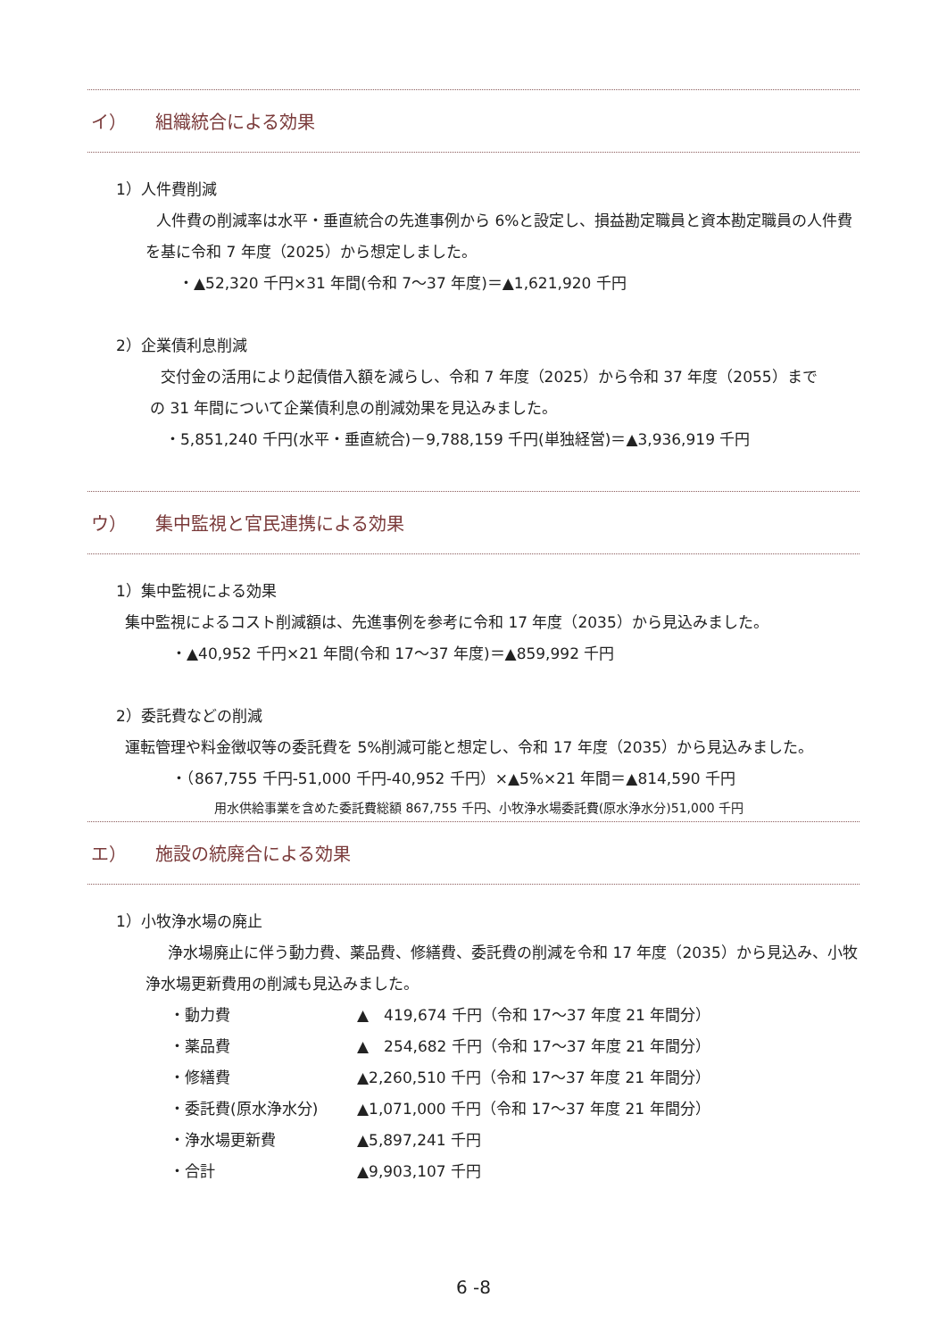イ） 組織統合による効果
1）人件費削減
人件費の削減率は水平・垂直統合の先進事例から 6%と設定し、損益勘定職員と資本勘定職員の人件費を基に令和 7 年度（2025）から想定しました。
・▲52,320 千円×31 年間(令和 7～37 年度)＝▲1,621,920 千円
2）企業債利息削減
交付金の活用により起債借入額を減らし、令和 7 年度（2025）から令和 37 年度（2055）までの 31 年間について企業債利息の削減効果を見込みました。
・5,851,240 千円(水平・垂直統合)－9,788,159 千円(単独経営)＝▲3,936,919 千円
ウ） 集中監視と官民連携による効果
1）集中監視による効果
集中監視によるコスト削減額は、先進事例を参考に令和 17 年度（2035）から見込みました。
・▲40,952 千円×21 年間(令和 17～37 年度)＝▲859,992 千円
2）委託費などの削減
運転管理や料金徴収等の委託費を 5%削減可能と想定し、令和 17 年度（2035）から見込みました。
・（867,755 千円-51,000 千円-40,952 千円）×▲5%×21 年間＝▲814,590 千円
用水供給事業を含めた委託費総額 867,755 千円、小牧浄水場委託費(原水浄水分)51,000 千円
エ） 施設の統廃合による効果
1）小牧浄水場の廃止
浄水場廃止に伴う動力費、薬品費、修繕費、委託費の削減を令和 17 年度（2035）から見込み、小牧浄水場更新費用の削減も見込みました。
・動力費 ▲　419,674 千円（令和 17～37 年度 21 年間分）
・薬品費 ▲　254,682 千円（令和 17～37 年度 21 年間分）
・修繕費 ▲2,260,510 千円（令和 17～37 年度 21 年間分）
・委託費(原水浄水分) ▲1,071,000 千円（令和 17～37 年度 21 年間分）
・浄水場更新費 ▲5,897,241 千円
・合計 ▲9,903,107 千円
6 -8